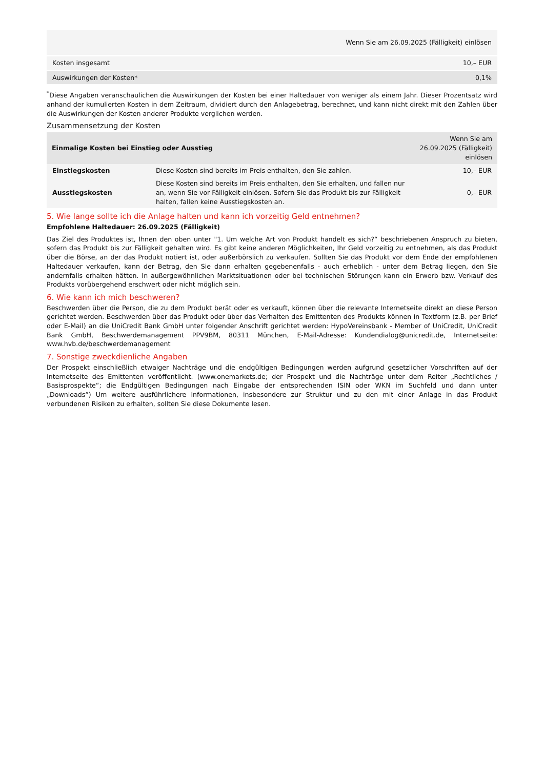| Wenn Sie am 26.09.2025 (Fälligkeit) einlösen | |
| --- | --- |
| Kosten insgesamt | 10,– EUR |
| Auswirkungen der Kosten* | 0,1% |
<sup>*</sup> Diese Angaben veranschaulichen die Auswirkungen der Kosten bei einer Haltedauer von weniger als einem Jahr. Dieser Prozentsatz wird anhand der kumulierten Kosten in dem Zeitraum, dividiert durch den Anlagebetrag, berechnet, und kann nicht direkt mit den Zahlen über die Auswirkungen der Kosten anderer Produkte verglichen werden.
Zusammensetzung der Kosten
| Einmalige Kosten bei Einstieg oder Ausstieg | | Wenn Sie am 26.09.2025 (Fälligkeit) einlösen |
| --- | --- | --- |
| Einstiegskosten | Diese Kosten sind bereits im Preis enthalten, den Sie zahlen. | 10,– EUR |
| Ausstiegskosten | Diese Kosten sind bereits im Preis enthalten, den Sie erhalten, und fallen nur an, wenn Sie vor Fälligkeit einlösen. Sofern Sie das Produkt bis zur Fälligkeit halten, fallen keine Ausstiegskosten an. | 0,– EUR |
5. Wie lange sollte ich die Anlage halten und kann ich vorzeitig Geld entnehmen?
Empfohlene Haltedauer: 26.09.2025 (Fälligkeit)
Das Ziel des Produktes ist, Ihnen den oben unter "1. Um welche Art von Produkt handelt es sich?“ beschriebenen Anspruch zu bieten, sofern das Produkt bis zur Fälligkeit gehalten wird. Es gibt keine anderen Möglichkeiten, Ihr Geld vorzeitig zu entnehmen, als das Produkt über die Börse, an der das Produkt notiert ist, oder außerbörslich zu verkaufen. Sollten Sie das Produkt vor dem Ende der empfohlenen Haltedauer verkaufen, kann der Betrag, den Sie dann erhalten gegebenenfalls - auch erheblich - unter dem Betrag liegen, den Sie andernfalls erhalten hätten. In außergewöhnlichen Marktsituationen oder bei technischen Störungen kann ein Erwerb bzw. Verkauf des Produkts vorübergehend erschwert oder nicht möglich sein.
6. Wie kann ich mich beschweren?
Beschwerden über die Person, die zu dem Produkt berät oder es verkauft, können über die relevante Internetseite direkt an diese Person gerichtet werden. Beschwerden über das Produkt oder über das Verhalten des Emittenten des Produkts können in Textform (z.B. per Brief oder E-Mail) an die UniCredit Bank GmbH unter folgender Anschrift gerichtet werden: HypoVereinsbank - Member of UniCredit, UniCredit Bank GmbH, Beschwerdemanagement PPV9BM, 80311 München, E-Mail-Adresse: Kundendialog@unicredit.de, Internetseite: www.hvb.de/beschwerdemanagement
7. Sonstige zweckdienliche Angaben
Der Prospekt einschließlich etwaiger Nachträge und die endgültigen Bedingungen werden aufgrund gesetzlicher Vorschriften auf der Internetseite des Emittenten veröffentlicht. (www.onemarkets.de; der Prospekt und die Nachträge unter dem Reiter „Rechtliches / Basisprospekte“; die Endgültigen Bedingungen nach Eingabe der entsprechenden ISIN oder WKN im Suchfeld und dann unter „Downloads“) Um weitere ausführlichere Informationen, insbesondere zur Struktur und zu den mit einer Anlage in das Produkt verbundenen Risiken zu erhalten, sollten Sie diese Dokumente lesen.